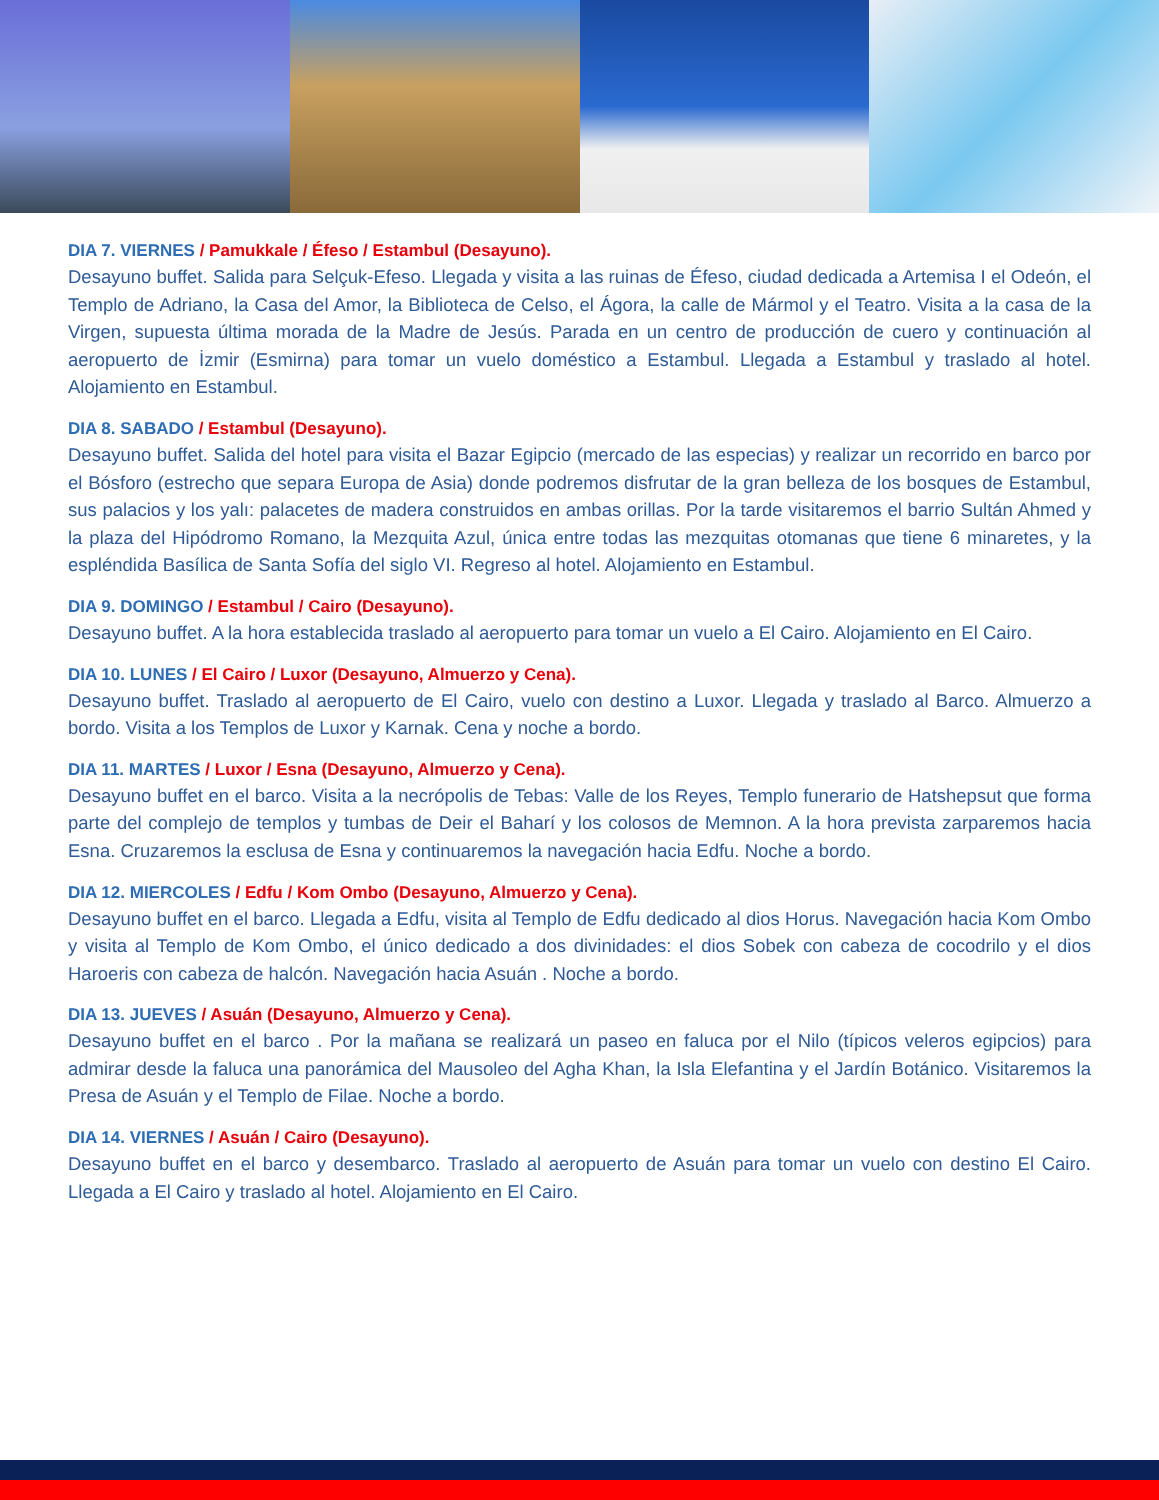DIA 7. VIERNES / Pamukkale / Éfeso / Estambul (Desayuno).
Desayuno buffet. Salida para Selçuk-Efeso. Llegada y visita a las ruinas de Éfeso, ciudad dedicada a Artemisa I el Odeón, el Templo de Adriano, la Casa del Amor, la Biblioteca de Celso, el Ágora, la calle de Mármol y el Teatro. Visita a la casa de la Virgen, supuesta última morada de la Madre de Jesús. Parada en un centro de producción de cuero y continuación al aeropuerto de İzmir (Esmirna) para tomar un vuelo doméstico a Estambul. Llegada a Estambul y traslado al hotel. Alojamiento en Estambul.
DIA 8. SABADO / Estambul (Desayuno).
Desayuno buffet. Salida del hotel para visita el Bazar Egipcio (mercado de las especias) y realizar un recorrido en barco por el Bósforo (estrecho que separa Europa de Asia) donde podremos disfrutar de la gran belleza de los bosques de Estambul, sus palacios y los yalı: palacetes de madera construidos en ambas orillas. Por la tarde visitaremos el barrio Sultán Ahmed y la plaza del Hipódromo Romano, la Mezquita Azul, única entre todas las mezquitas otomanas que tiene 6 minaretes, y la espléndida Basílica de Santa Sofía del siglo VI. Regreso al hotel. Alojamiento en Estambul.
DIA 9. DOMINGO / Estambul / Cairo (Desayuno).
Desayuno buffet. A la hora establecida traslado al aeropuerto para tomar un vuelo a El Cairo. Alojamiento en El Cairo.
DIA 10. LUNES / El Cairo / Luxor (Desayuno, Almuerzo y Cena).
Desayuno buffet. Traslado al aeropuerto de El Cairo, vuelo con destino a Luxor. Llegada y traslado al Barco. Almuerzo a bordo. Visita a los Templos de Luxor y Karnak. Cena y noche a bordo.
DIA 11. MARTES / Luxor / Esna (Desayuno, Almuerzo y Cena).
Desayuno buffet en el barco. Visita a la necrópolis de Tebas: Valle de los Reyes, Templo funerario de Hatshepsut que forma parte del complejo de templos y tumbas de Deir el Baharí y los colosos de Memnon. A la hora prevista zarparemos hacia Esna. Cruzaremos la esclusa de Esna y continuaremos la navegación hacia Edfu. Noche a bordo.
DIA 12. MIERCOLES / Edfu / Kom Ombo (Desayuno, Almuerzo y Cena).
Desayuno buffet en el barco. Llegada a Edfu, visita al Templo de Edfu dedicado al dios Horus. Navegación hacia Kom Ombo y visita al Templo de Kom Ombo, el único dedicado a dos divinidades: el dios Sobek con cabeza de cocodrilo y el dios Haroeris con cabeza de halcón. Navegación hacia Asuán . Noche a bordo.
DIA 13. JUEVES / Asuán (Desayuno, Almuerzo y Cena).
Desayuno buffet en el barco . Por la mañana se realizará un paseo en faluca por el Nilo (típicos veleros egipcios) para admirar desde la faluca una panorámica del Mausoleo del Agha Khan, la Isla Elefantina y el Jardín Botánico. Visitaremos la Presa de Asuán y el Templo de Filae. Noche a bordo.
DIA 14. VIERNES / Asuán / Cairo (Desayuno).
Desayuno buffet en el barco y desembarco. Traslado al aeropuerto de Asuán para tomar un vuelo con destino El Cairo. Llegada a El Cairo y traslado al hotel. Alojamiento en El Cairo.